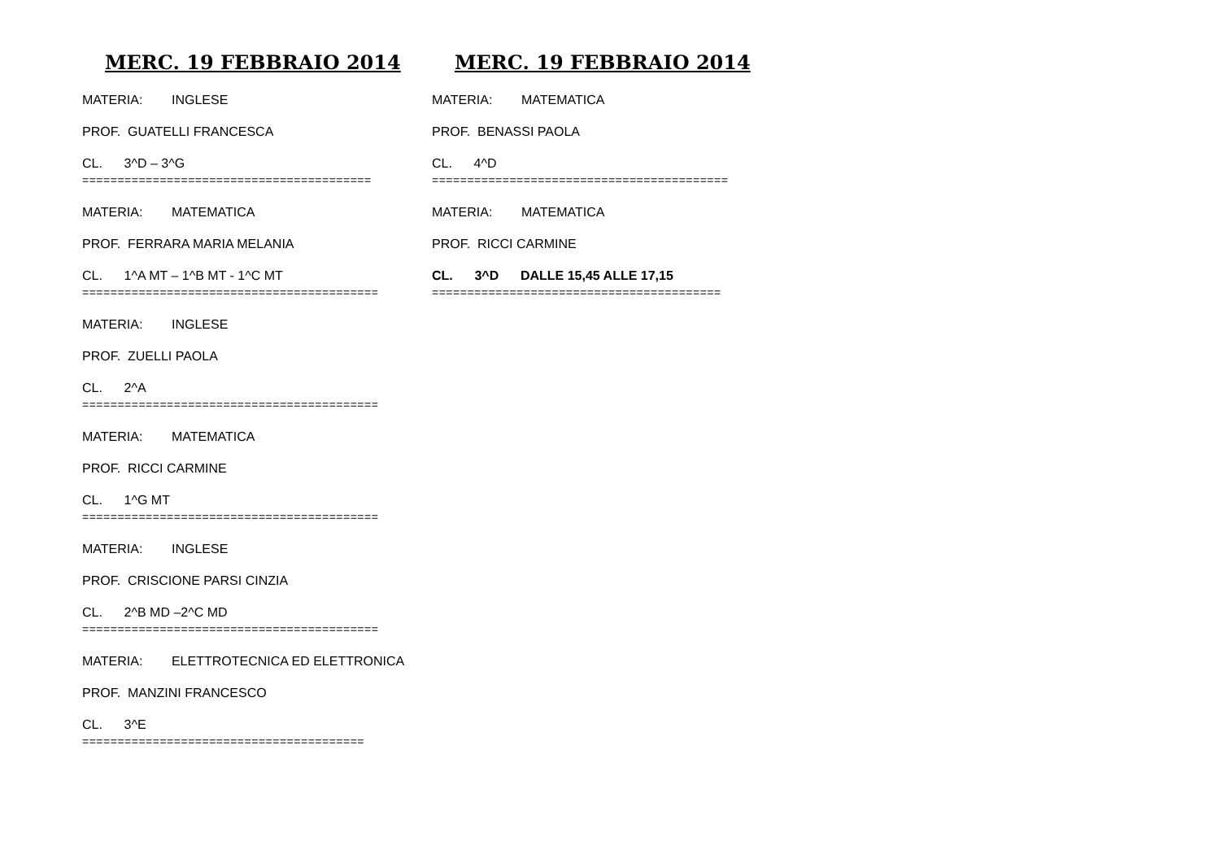MERC. 19 FEBBRAIO 2014
MATERIA: INGLESE
PROF. GUATELLI FRANCESCA
CL. 3^D – 3^G
=========================================
MATERIA: MATEMATICA
PROF. FERRARA MARIA MELANIA
CL. 1^A MT – 1^B MT - 1^C MT
==========================================
MATERIA: INGLESE
PROF. ZUELLI PAOLA
CL. 2^A
==========================================
MATERIA: MATEMATICA
PROF. RICCI CARMINE
CL. 1^G MT
==========================================
MATERIA: INGLESE
PROF. CRISCIONE PARSI CINZIA
CL. 2^B MD –2^C MD
==========================================
MATERIA: ELETTROTECNICA ED ELETTRONICA
PROF. MANZINI FRANCESCO
CL. 3^E
========================================
MERC. 19 FEBBRAIO 2014
MATERIA: MATEMATICA
PROF. BENASSI PAOLA
CL. 4^D
==========================================
MATERIA: MATEMATICA
PROF. RICCI CARMINE
CL. 3^D DALLE 15,45 ALLE 17,15
=========================================